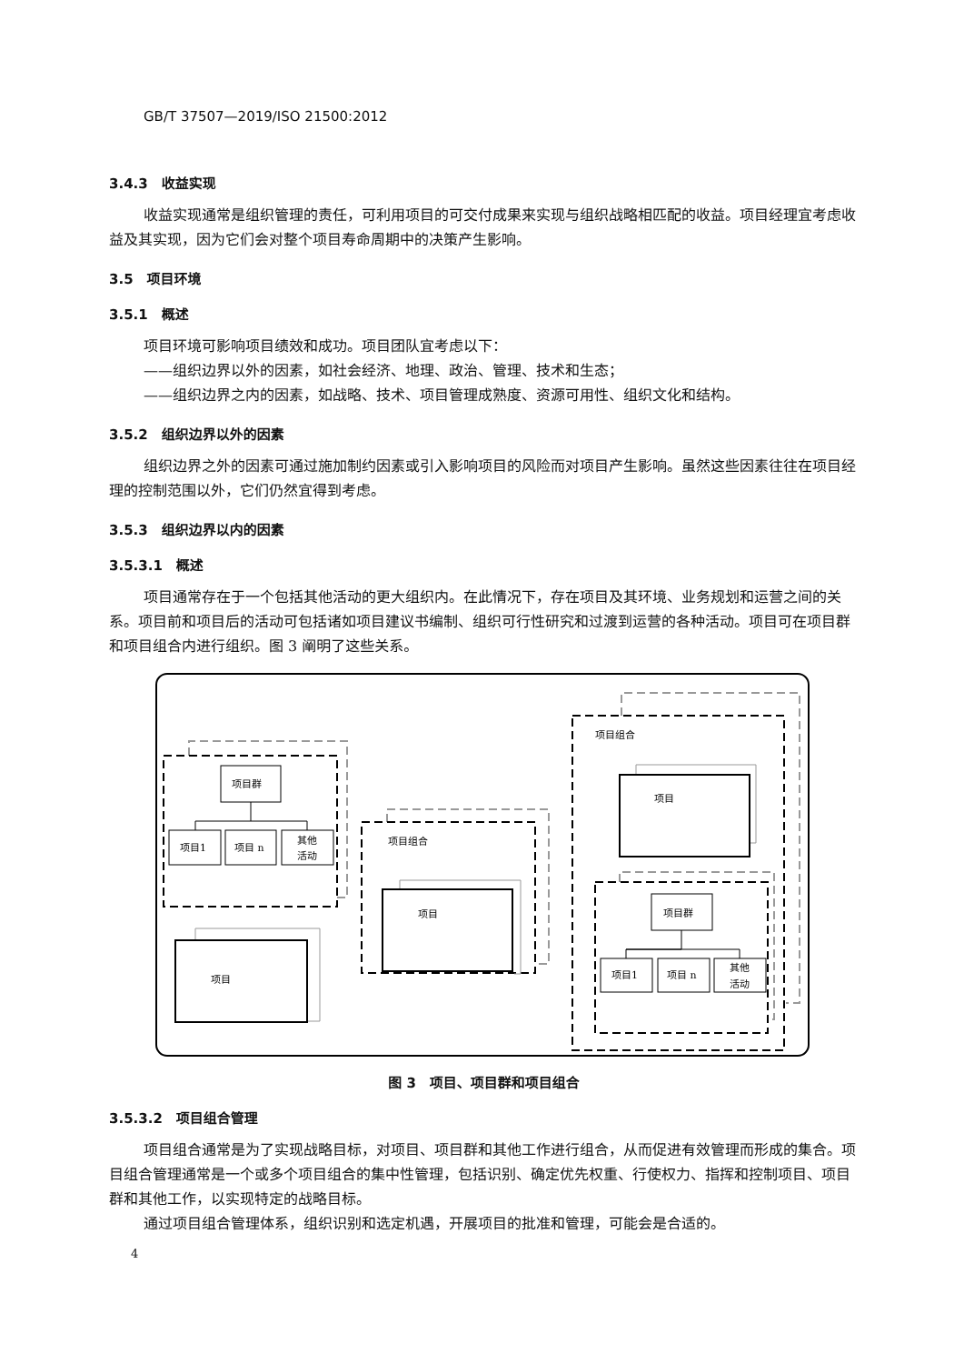GB/T 37507—2019/ISO 21500:2012
3.4.3　收益实现
收益实现通常是组织管理的责任，可利用项目的可交付成果来实现与组织战略相匹配的收益。项目经理宜考虑收益及其实现，因为它们会对整个项目寿命周期中的决策产生影响。
3.5　项目环境
3.5.1　概述
项目环境可影响项目绩效和成功。项目团队宜考虑以下：
——组织边界以外的因素，如社会经济、地理、政治、管理、技术和生态；
——组织边界之内的因素，如战略、技术、项目管理成熟度、资源可用性、组织文化和结构。
3.5.2　组织边界以外的因素
组织边界之外的因素可通过施加制约因素或引入影响项目的风险而对项目产生影响。虽然这些因素往往在项目经理的控制范围以外，它们仍然宜得到考虑。
3.5.3　组织边界以内的因素
3.5.3.1　概述
项目通常存在于一个包括其他活动的更大组织内。在此情况下，存在项目及其环境、业务规划和运营之间的关系。项目前和项目后的活动可包括诸如项目建议书编制、组织可行性研究和过渡到运营的各种活动。项目可在项目群和项目组合内进行组织。图 3 阐明了这些关系。
项目群
项目1
项目 n
其他
活动
项目组合
项目
项目
项目组合
项目
项目群
项目1
项目 n
其他
活动
图 3　项目、项目群和项目组合
3.5.3.2　项目组合管理
项目组合通常是为了实现战略目标，对项目、项目群和其他工作进行组合，从而促进有效管理而形成的集合。项目组合管理通常是一个或多个项目组合的集中性管理，包括识别、确定优先权重、行使权力、指挥和控制项目、项目群和其他工作，以实现特定的战略目标。
通过项目组合管理体系，组织识别和选定机遇，开展项目的批准和管理，可能会是合适的。
4